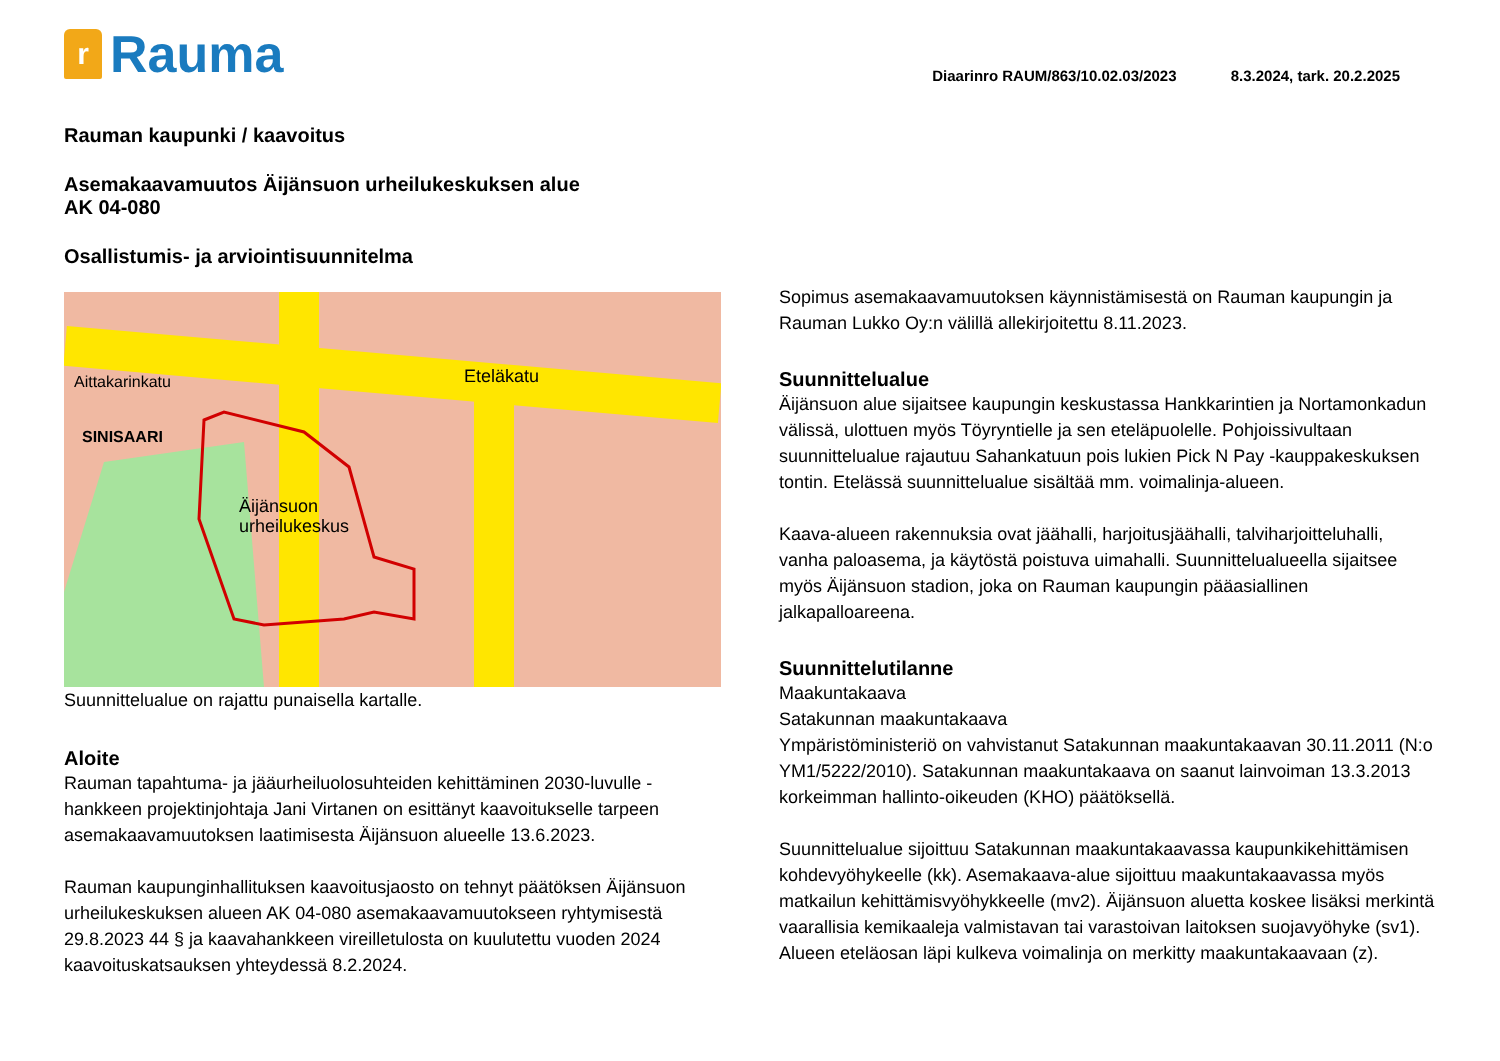r
Rauma
Diaarinro RAUM/863/10.02.03/2023 8.3.2024, tark. 20.2.2025
Rauman kaupunki / kaavoitus
Asemakaavamuutos Äijänsuon urheilukeskuksen alue
AK 04-080
Osallistumis- ja arviointisuunnitelma
Äijänsuon
urheilukeskus
Aittakarinkatu
SINISAARI
Eteläkatu
Suunnittelualue on rajattu punaisella kartalle.
Aloite
Rauman tapahtuma- ja jääurheiluolosuhteiden kehittäminen 2030-luvulle -hankkeen projektinjohtaja Jani Virtanen on esittänyt kaavoitukselle tarpeen asemakaavamuutoksen laatimisesta Äijänsuon alueelle 13.6.2023.
Rauman kaupunginhallituksen kaavoitusjaosto on tehnyt päätöksen Äijänsuon urheilukeskuksen alueen AK 04-080 asemakaavamuutokseen ryhtymisestä 29.8.2023 44 § ja kaavahankkeen vireilletulosta on kuulutettu vuoden 2024 kaavoituskatsauksen yhteydessä 8.2.2024.
Sopimus asemakaavamuutoksen käynnistämisestä on Rauman kaupungin ja Rauman Lukko Oy:n välillä allekirjoitettu 8.11.2023.
Suunnittelualue
Äijänsuon alue sijaitsee kaupungin keskustassa Hankkarintien ja Nortamonkadun välissä, ulottuen myös Töyryntielle ja sen eteläpuolelle. Pohjoissivultaan suunnittelualue rajautuu Sahankatuun pois lukien Pick N Pay -kauppakeskuksen tontin. Etelässä suunnittelualue sisältää mm. voimalinja-alueen.
Kaava-alueen rakennuksia ovat jäähalli, harjoitusjäähalli, talviharjoitteluhalli, vanha paloasema, ja käytöstä poistuva uimahalli. Suunnittelualueella sijaitsee myös Äijänsuon stadion, joka on Rauman kaupungin pääasiallinen jalkapalloareena.
Suunnittelutilanne
Maakuntakaava
Satakunnan maakuntakaava
Ympäristöministeriö on vahvistanut Satakunnan maakuntakaavan 30.11.2011 (N:o YM1/5222/2010). Satakunnan maakuntakaava on saanut lainvoiman 13.3.2013 korkeimman hallinto-oikeuden (KHO) päätöksellä.
Suunnittelualue sijoittuu Satakunnan maakuntakaavassa kaupunkikehittämisen kohdevyöhykeelle (kk). Asemakaava-alue sijoittuu maakuntakaavassa myös matkailun kehittämisvyöhykkeelle (mv2). Äijänsuon aluetta koskee lisäksi merkintä vaarallisia kemikaaleja valmistavan tai varastoivan laitoksen suojavyöhyke (sv1). Alueen eteläosan läpi kulkeva voimalinja on merkitty maakuntakaavaan (z).